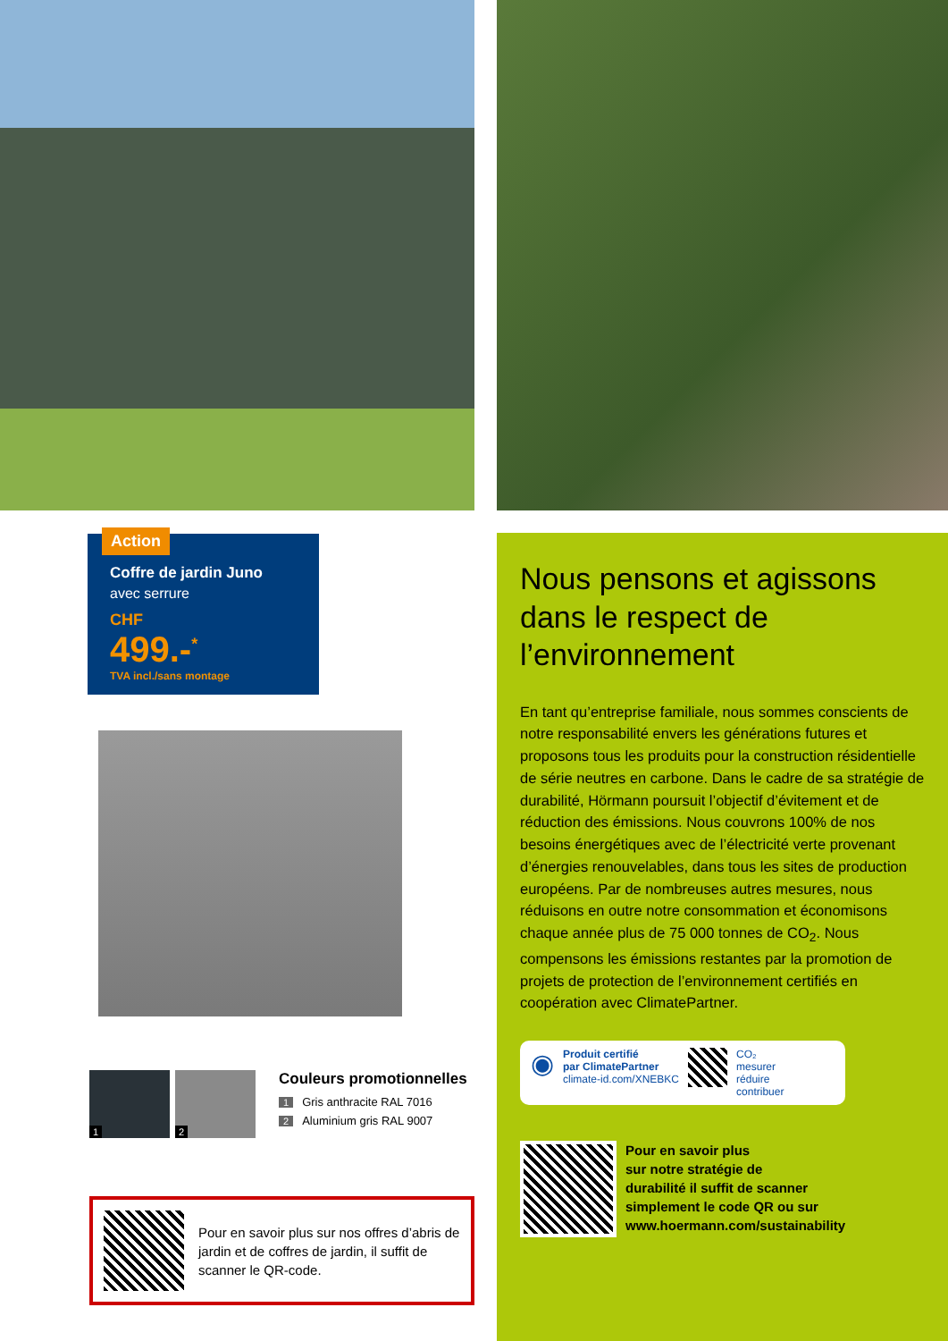Action
Coffre de jardin Juno
avec serrure
CHF
499.-<sup>*</sup>
TVA incl./sans montage
1
2
Couleurs promotionnelles
1 Gris anthracite RAL 7016
2 Aluminium gris RAL 9007
Pour en savoir plus sur nos offres d’abris de jardin et de coffres de jardin, il suffit de scanner le QR-code.
Nous pensons et agissons dans le respect de l’environnement
En tant qu’entreprise familiale, nous sommes conscients de notre responsabilité envers les générations futures et proposons tous les produits pour la construction résidentielle de série neutres en carbone. Dans le cadre de sa stratégie de durabilité, Hörmann poursuit l’objectif d’évitement et de réduction des émissions. Nous couvrons 100% de nos besoins énergétiques avec de l’électricité verte provenant d’énergies renouvelables, dans tous les sites de production européens. Par de nombreuses autres mesures, nous réduisons en outre notre consommation et économisons chaque année plus de 75 000 tonnes de CO<sub>2</sub>. Nous compensons les émissions restantes par la promotion de projets de protection de l’environnement certifiés en coopération avec ClimatePartner.
◉
Produit certifié
par ClimatePartner
climate-id.com/XNEBKC
CO₂
mesurer
réduire
contribuer
Pour en savoir plus
sur notre stratégie de
durabilité il suffit de scanner
simplement le code QR ou sur
www.hoermann.com/sustainability